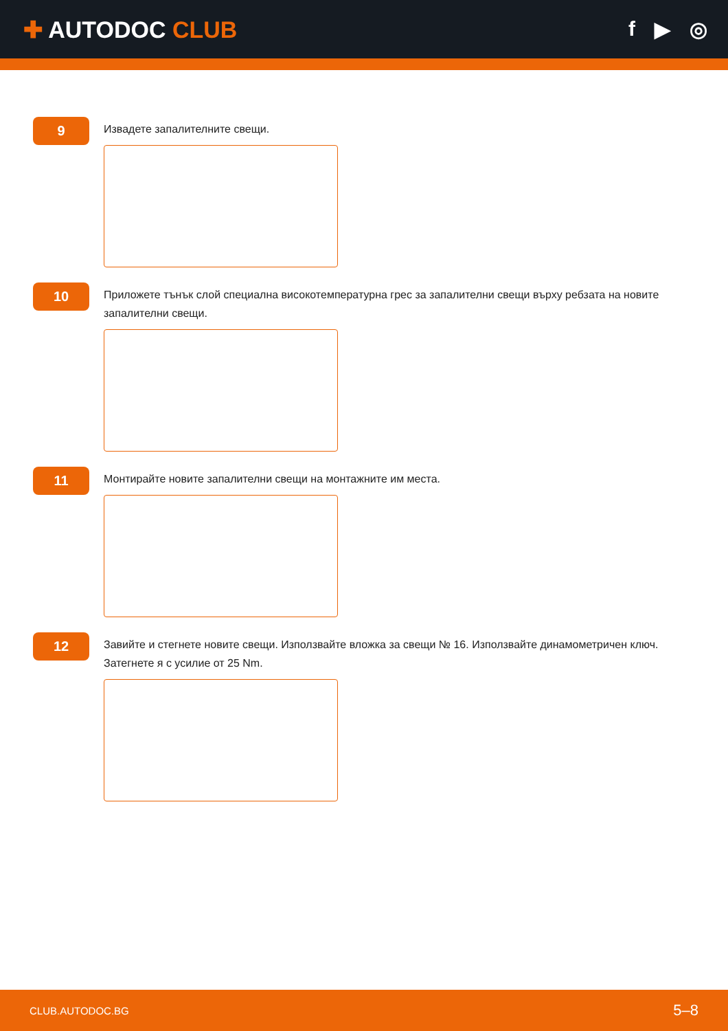✚ AUTODOC CLUB f ▶ ◎
9
Извадете запалителните свещи.
10
Приложете тънък слой специална високотемпературна грес за запалителни свещи върху ребзата на новите запалителни свещи.
11
Монтирайте новите запалителни свещи на монтажните им места.
12
Завийте и стегнете новите свещи. Използвайте вложка за свещи № 16. Използвайте динамометричен ключ. Затегнете я с усилие от 25 Nm.
CLUB.AUTODOC.BG 5–8